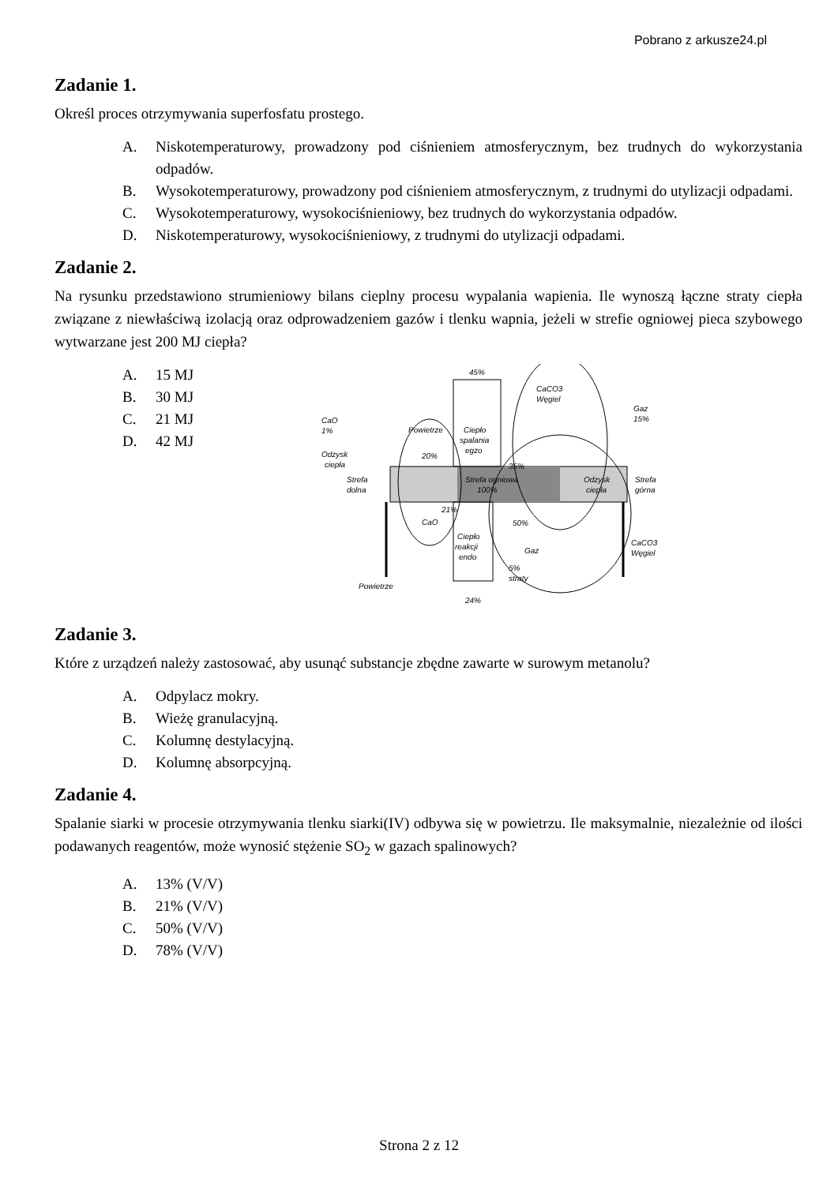Pobrano z arkusze24.pl
Zadanie 1.
Określ proces otrzymywania superfosfatu prostego.
A. Niskotemperaturowy, prowadzony pod ciśnieniem atmosferycznym, bez trudnych do wykorzystania odpadów.
B. Wysokotemperaturowy, prowadzony pod ciśnieniem atmosferycznym, z trudnymi do utylizacji odpadami.
C. Wysokotemperaturowy, wysokociśnieniowy, bez trudnych do wykorzystania odpadów.
D. Niskotemperaturowy, wysokociśnieniowy, z trudnymi do utylizacji odpadami.
Zadanie 2.
Na rysunku przedstawiono strumieniowy bilans cieplny procesu wypalania wapienia. Ile wynoszą łączne straty ciepła związane z niewłaściwą izolacją oraz odprowadzeniem gazów i tlenku wapnia, jeżeli w strefie ogniowej pieca szybowego wytwarzane jest 200 MJ ciepła?
A. 15 MJ
B. 30 MJ
C. 21 MJ
D. 42 MJ
45%
CaCO3
Węgiel
Gaz
15%
CaO
1%
Powietrze
Ciepło
spalania
egzo
Odzysk
ciepła
20%
35%
Strefa
dolna
Strefa ogniowa
100%
Odzysk
ciepła
Strefa
górna
21%
CaO
50%
Ciepło
reakcji
endo
Gaz
CaCO3
Węgiel
5%
straty
Powietrze
24%
Zadanie 3.
Które z urządzeń należy zastosować, aby usunąć substancje zbędne zawarte w surowym metanolu?
A. Odpylacz mokry.
B. Wieżę granulacyjną.
C. Kolumnę destylacyjną.
D. Kolumnę absorpcyjną.
Zadanie 4.
Spalanie siarki w procesie otrzymywania tlenku siarki(IV) odbywa się w powietrzu. Ile maksymalnie, niezależnie od ilości podawanych reagentów, może wynosić stężenie SO<sub>2</sub> w gazach spalinowych?
A. 13% (V/V)
B. 21% (V/V)
C. 50% (V/V)
D. 78% (V/V)
Strona 2 z 12